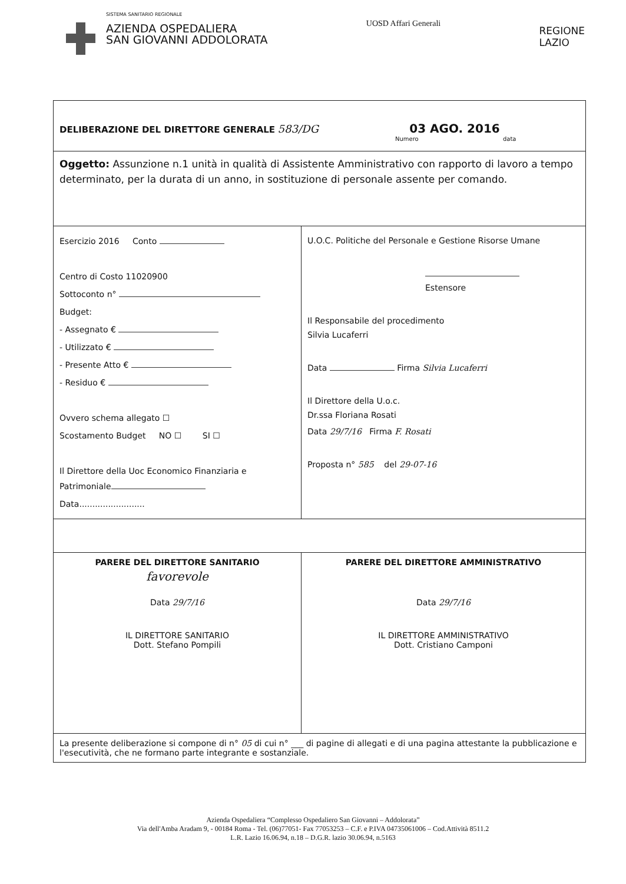SISTEMA SANITARIO REGIONALE
AZIENDA OSPEDALIERA
SAN GIOVANNI ADDOLORATA
UOSD Affari Generali
REGIONE
LAZIO
| DELIBERAZIONE DEL DIRETTORE GENERALE 583/DG 03 AGO. 2016 Numero data | |
| Oggetto: Assunzione n.1 unità in qualità di Assistente Amministrativo con rapporto di lavoro a tempo determinato, per la durata di un anno, in sostituzione di personale assente per comando. | |
| Esercizio 2016 Conto Centro di Costo 11020900 Sottoconto n° Budget: - Assegnato € - Utilizzato € - Presente Atto € - Residuo € Ovvero schema allegato ☐ Scostamento Budget NO ☐ SI ☐ Il Direttore della Uoc Economico Finanziaria e Patrimoniale Data......................... | U.O.C. Politiche del Personale e Gestione Risorse Umane Estensore Il Responsabile del procedimento Silvia Lucaferri Data Firma Silvia Lucaferri Il Direttore della U.o.c. Dr.ssa Floriana Rosati Data 29/7/16 Firma F. Rosati Proposta n° 585 del 29-07-16 |
| PARERE DEL DIRETTORE SANITARIO favorevole Data 29/7/16 IL DIRETTORE SANITARIO Dott. Stefano Pompili | PARERE DEL DIRETTORE AMMINISTRATIVO Data 29/7/16 IL DIRETTORE AMMINISTRATIVO Dott. Cristiano Camponi |
| La presente deliberazione si compone di n° 05 di cui n° ___ di pagine di allegati e di una pagina attestante la pubblicazione e l'esecutività, che ne formano parte integrante e sostanziale. | |
Azienda Ospedaliera “Complesso Ospedaliero San Giovanni – Addolorata”
Via dell'Amba Aradam 9, - 00184 Roma - Tel. (06)77051- Fax 77053253 – C.F. e P.IVA 04735061006 – Cod.Attività 8511.2
L.R. Lazio 16.06.94, n.18 – D.G.R. lazio 30.06.94, n.5163